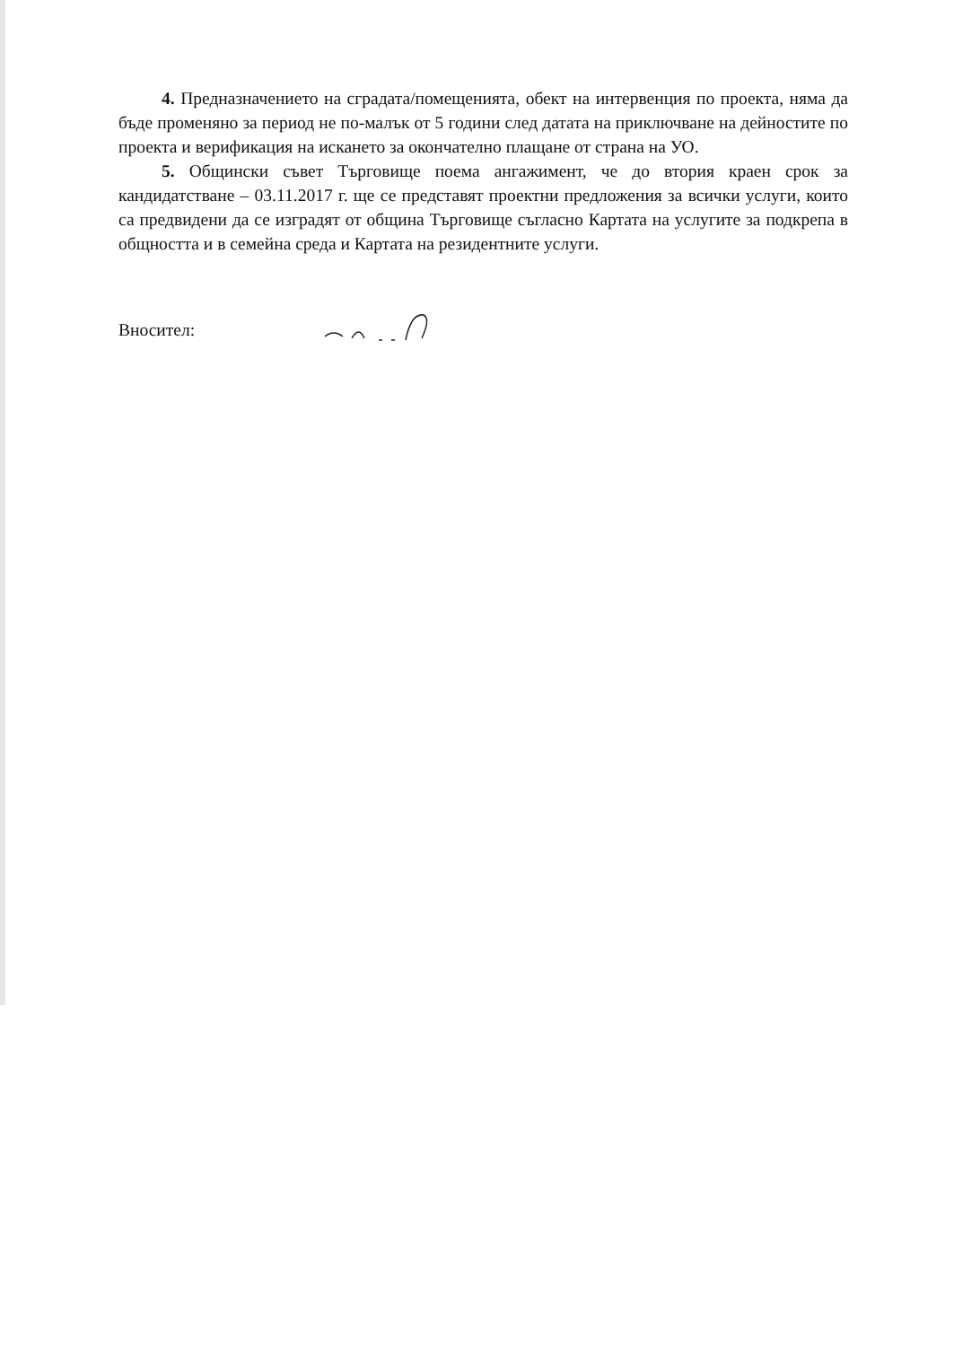4. Предназначението на сградата/помещенията, обект на интервенция по проекта, няма да бъде променяно за период не по-малък от 5 години след датата на приключване на дейностите по проекта и верификация на искането за окончателно плащане от страна на УО.
5. Общински съвет Търговище поема ангажимент, че до втория краен срок за кандидатстване – 03.11.2017 г. ще се представят проектни предложения за всички услуги, които са предвидени да се изградят от община Търговище съгласно Картата на услугите за подкрепа в общността и в семейна среда и Картата на резидентните услуги.
Вносител: